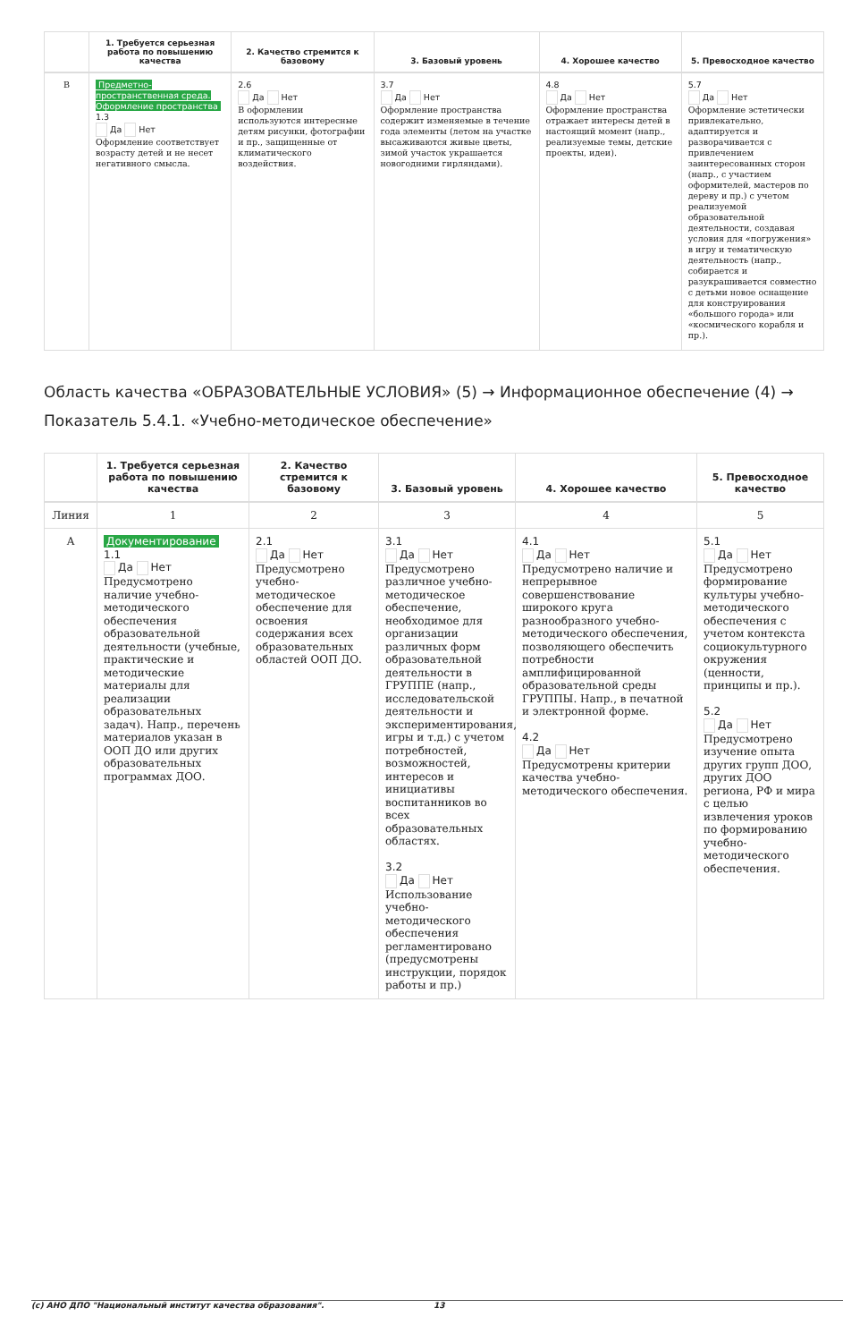| | 1. Требуется серьезная работа по повышению качества | 2. Качество стремится к базовому | 3. Базовый уровень | 4. Хорошее качество | 5. Превосходное качество |
| --- | --- | --- | --- | --- | --- |
| B | Предметно-пространственная среда. Оформление пространства 1.3 Да Нет Оформление соответствует возрасту детей и не несет негативного смысла. | 2.6 Да Нет В оформлении используются интересные детям рисунки, фотографии и пр., защищенные от климатического воздействия. | 3.7 Да Нет Оформление пространства содержит изменяемые в течение года элементы (летом на участке высаживаются живые цветы, зимой участок украшается новогодними гирляндами). | 4.8 Да Нет Оформление пространства отражает интересы детей в настоящий момент (напр., реализуемые темы, детские проекты, идеи). | 5.7 Да Нет Оформление эстетически привлекательно, адаптируется и разворачивается с привлечением заинтересованных сторон (напр., с участием оформителей, мастеров по дереву и пр.) с учетом реализуемой образовательной деятельности, создавая условия для «погружения» в игру и тематическую деятельность (напр., собирается и разукрашивается совместно с детьми новое оснащение для конструирования «большого города» или «космического корабля и пр.). |
Область качества «ОБРАЗОВАТЕЛЬНЫЕ УСЛОВИЯ» (5) → Информационное обеспечение (4) → Показатель 5.4.1. «Учебно-методическое обеспечение»
| | 1. Требуется серьезная работа по повышению качества | 2. Качество стремится к базовому | 3. Базовый уровень | 4. Хорошее качество | 5. Превосходное качество |
| --- | --- | --- | --- | --- | --- |
| Линия | 1 | 2 | 3 | 4 | 5 |
| A | Документирование 1.1 Да Нет Предусмотрено наличие учебно-методического обеспечения образовательной деятельности (учебные, практические и методические материалы для реализации образовательных задач). Напр., перечень материалов указан в ООП ДО или других образовательных программах ДОО. | 2.1 Да Нет Предусмотрено учебно-методическое обеспечение для освоения содержания всех образовательных областей ООП ДО. | 3.1 Да Нет Предусмотрено различное учебно-методическое обеспечение, необходимое для организации различных форм образовательной деятельности в ГРУППЕ (напр., исследовательской деятельности и экспериментирования, игры и т.д.) с учетом потребностей, возможностей, интересов и инициативы воспитанников во всех образовательных областях. 3.2 Да Нет Использование учебно-методического обеспечения регламентировано (предусмотрены инструкции, порядок работы и пр.) | 4.1 Да Нет Предусмотрено наличие и непрерывное совершенствование широкого круга разнообразного учебно-методического обеспечения, позволяющего обеспечить потребности амплифицированной образовательной среды ГРУППЫ. Напр., в печатной и электронной форме. 4.2 Да Нет Предусмотрены критерии качества учебно-методического обеспечения. | 5.1 Да Нет Предусмотрено формирование культуры учебно-методического обеспечения с учетом контекста социокультурного окружения (ценности, принципы и пр.). 5.2 Да Нет Предусмотрено изучение опыта других групп ДОО, других ДОО региона, РФ и мира с целью извлечения уроков по формированию учебно-методического обеспечения. |
(c) АНО ДПО "Национальный институт качества образования". 13